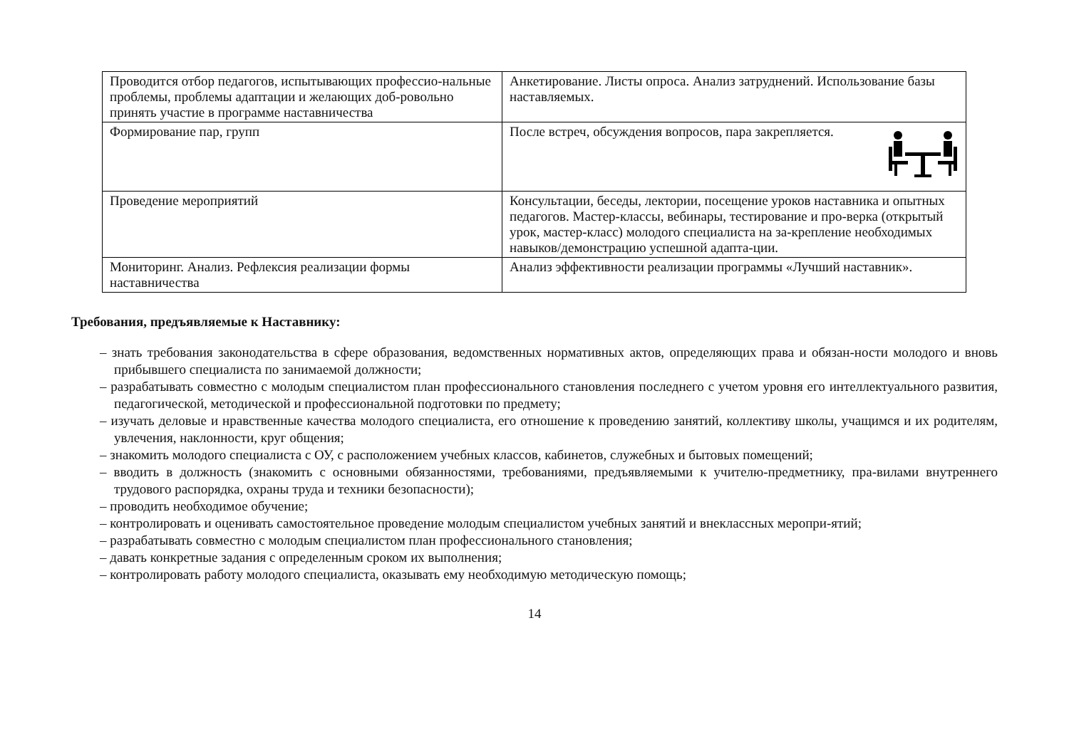| Проводится отбор педагогов, испытывающих профессио-нальные проблемы, проблемы адаптации и желающих доб-ровольно принять участие в программе наставничества | Анкетирование. Листы опроса. Анализ затруднений. Использование базы наставляемых. |
| Формирование пар, групп | После встреч, обсуждения вопросов, пара закрепляется. |
| Проведение мероприятий | Консультации, беседы, лектории, посещение уроков наставника и опытных педагогов. Мастер-классы, вебинары, тестирование и про-верка (открытый урок, мастер-класс) молодого специалиста на за-крепление необходимых навыков/демонстрацию успешной адапта-ции. |
| Мониторинг. Анализ. Рефлексия реализации формы наставничества | Анализ эффективности реализации программы «Лучший наставник». |
Требования, предъявляемые к Наставнику:
– знать требования законодательства в сфере образования, ведомственных нормативных актов, определяющих права и обязан-ности молодого и вновь прибывшего специалиста по занимаемой должности;
– разрабатывать совместно с молодым специалистом план профессионального становления последнего с учетом уровня его интеллектуального развития, педагогической, методической и профессиональной подготовки по предмету;
– изучать деловые и нравственные качества молодого специалиста, его отношение к проведению занятий, коллективу школы, учащимся и их родителям, увлечения, наклонности, круг общения;
– знакомить молодого специалиста с ОУ, с расположением учебных классов, кабинетов, служебных и бытовых помещений;
– вводить в должность (знакомить с основными обязанностями, требованиями, предъявляемыми к учителю-предметнику, пра-вилами внутреннего трудового распорядка, охраны труда и техники безопасности);
– проводить необходимое обучение;
– контролировать и оценивать самостоятельное проведение молодым специалистом учебных занятий и внеклассных меропри-ятий;
– разрабатывать совместно с молодым специалистом план профессионального становления;
– давать конкретные задания с определенным сроком их выполнения;
– контролировать работу молодого специалиста, оказывать ему необходимую методическую помощь;
14